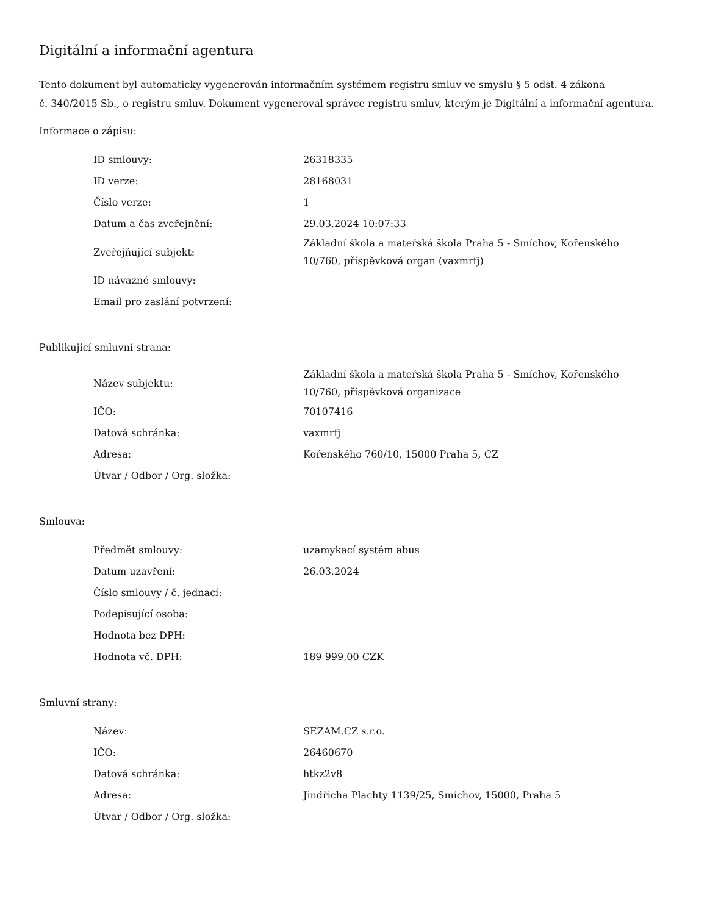Digitální a informační agentura
Tento dokument byl automaticky vygenerován informačním systémem registru smluv ve smyslu § 5 odst. 4 zákona
č. 340/2015 Sb., o registru smluv. Dokument vygeneroval správce registru smluv, kterým je Digitální a informační agentura.
Informace o zápisu:
| ID smlouvy: | 26318335 |
| ID verze: | 28168031 |
| Číslo verze: | 1 |
| Datum a čas zveřejnění: | 29.03.2024 10:07:33 |
| Zveřejňující subjekt: | Základní škola a mateřská škola Praha 5 - Smíchov, Kořenského 10/760, příspěvková organ (vaxmrfj) |
| ID návazné smlouvy: | |
| Email pro zaslání potvrzení: | |
Publikující smluvní strana:
| Název subjektu: | Základní škola a mateřská škola Praha 5 - Smíchov, Kořenského 10/760, příspěvková organizace |
| IČO: | 70107416 |
| Datová schránka: | vaxmrfj |
| Adresa: | Kořenského 760/10, 15000 Praha 5, CZ |
| Útvar / Odbor / Org. složka: | |
Smlouva:
| Předmět smlouvy: | uzamykací systém abus |
| Datum uzavření: | 26.03.2024 |
| Číslo smlouvy / č. jednací: | |
| Podepisující osoba: | |
| Hodnota bez DPH: | |
| Hodnota vč. DPH: | 189 999,00 CZK |
Smluvní strany:
| Název: | SEZAM.CZ s.r.o. |
| IČO: | 26460670 |
| Datová schránka: | htkz2v8 |
| Adresa: | Jindřicha Plachty 1139/25, Smíchov, 15000, Praha 5 |
| Útvar / Odbor / Org. složka: | |